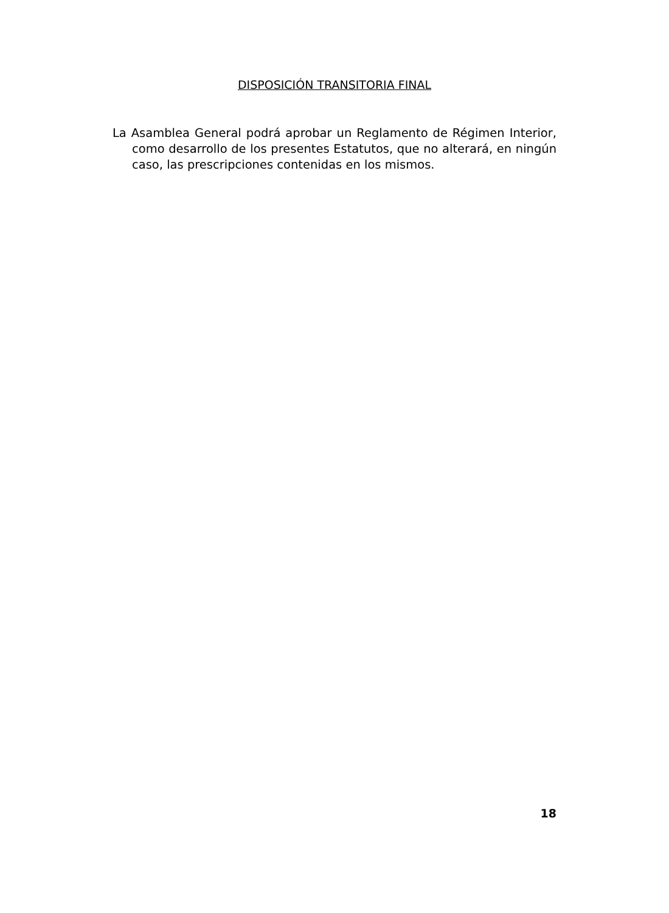DISPOSICIÓN TRANSITORIA FINAL
La Asamblea General podrá aprobar un Reglamento de Régimen Interior, como desarrollo de los presentes Estatutos, que no alterará, en ningún caso, las prescripciones contenidas en los mismos.
18